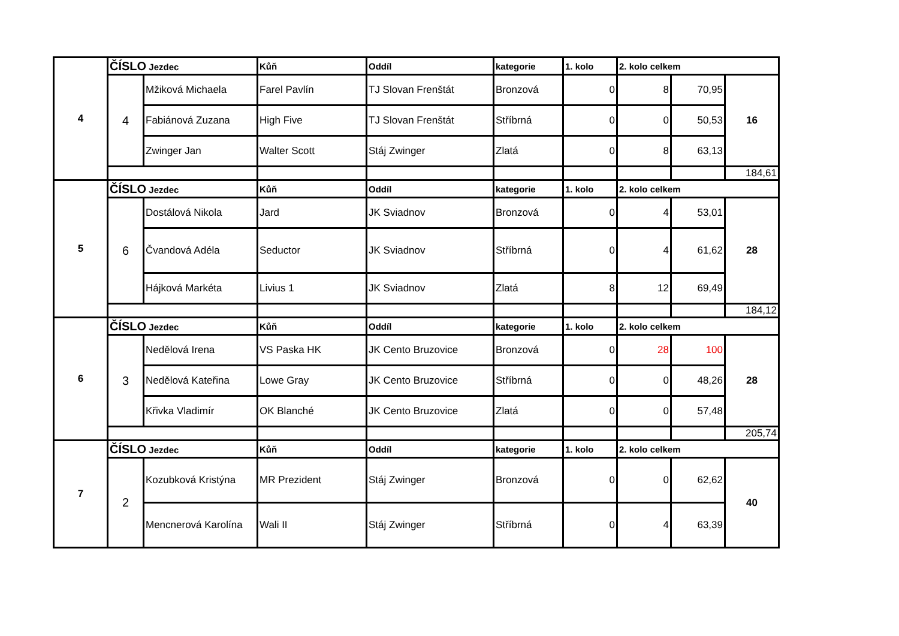| 4 | ČÍSLO Jezdec | | Kůň | Oddíl | kategorie | 1. kolo | 2. kolo celkem | | |
| | 4 | Mžiková Michaela | Farel Pavlín | TJ Slovan Frenštát | Bronzová | 0 | 8 | 70,95 | 16 |
| | | Fabiánová Zuzana | High Five | TJ Slovan Frenštát | Stříbrná | 0 | 0 | 50,53 | |
| | | Zwinger Jan | Walter Scott | Stáj Zwinger | Zlatá | 0 | 8 | 63,13 | |
| | | | | | | | | | 184,61 |
| 5 | ČÍSLO Jezdec | | Kůň | Oddíl | kategorie | 1. kolo | 2. kolo celkem | | |
| | 6 | Dostálová Nikola | Jard | JK Sviadnov | Bronzová | 0 | 4 | 53,01 | 28 |
| | | Čvandová Adéla | Seductor | JK Sviadnov | Stříbrná | 0 | 4 | 61,62 | |
| | | Hájková Markéta | Livius 1 | JK Sviadnov | Zlatá | 8 | 12 | 69,49 | |
| | | | | | | | | | 184,12 |
| 6 | ČÍSLO Jezdec | | Kůň | Oddíl | kategorie | 1. kolo | 2. kolo celkem | | |
| | 3 | Nedělová Irena | VS Paska HK | JK Cento Bruzovice | Bronzová | 0 | 28 | 100 | 28 |
| | | Nedělová Kateřina | Lowe Gray | JK Cento Bruzovice | Stříbrná | 0 | 0 | 48,26 | |
| | | Křivka Vladimír | OK Blanché | JK Cento Bruzovice | Zlatá | 0 | 0 | 57,48 | |
| | | | | | | | | | 205,74 |
| 7 | ČÍSLO Jezdec | | Kůň | Oddíl | kategorie | 1. kolo | 2. kolo celkem | | |
| | 2 | Kozubková Kristýna | MR Prezident | Stáj Zwinger | Bronzová | 0 | 0 | 62,62 | 40 |
| | | Mencnerová Karolína | Wali II | Stáj Zwinger | Stříbrná | 0 | 4 | 63,39 | |